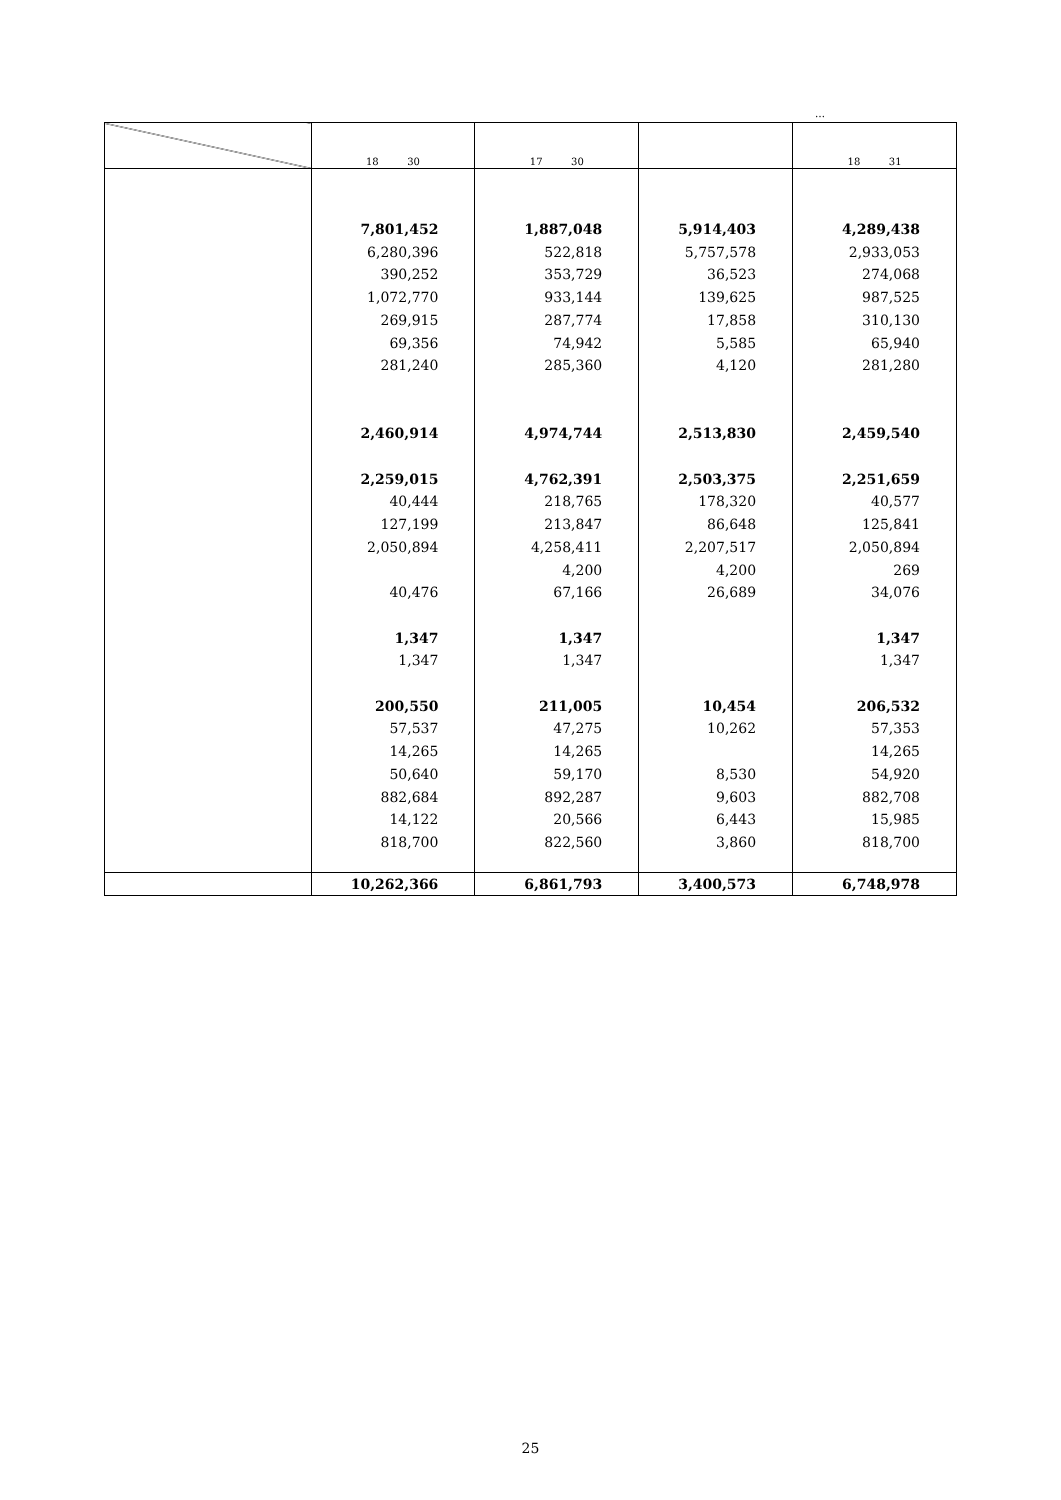…
| | 18 30 | 17 30 | | 18 31 |
| --- | --- | --- | --- | --- |
| | 7,801,452 | 1,887,048 | 5,914,403 | 4,289,438 |
| | 6,280,396 | 522,818 | 5,757,578 | 2,933,053 |
| | 390,252 | 353,729 | 36,523 | 274,068 |
| | 1,072,770 | 933,144 | 139,625 | 987,525 |
| | 269,915 | 287,774 | 17,858 | 310,130 |
| | 69,356 | 74,942 | 5,585 | 65,940 |
| | 281,240 | 285,360 | 4,120 | 281,280 |
| | 2,460,914 | 4,974,744 | 2,513,830 | 2,459,540 |
| | 2,259,015 | 4,762,391 | 2,503,375 | 2,251,659 |
| | 40,444 | 218,765 | 178,320 | 40,577 |
| | 127,199 | 213,847 | 86,648 | 125,841 |
| | 2,050,894 | 4,258,411 | 2,207,517 | 2,050,894 |
| | | 4,200 | 4,200 | 269 |
| | 40,476 | 67,166 | 26,689 | 34,076 |
| | 1,347 | 1,347 | | 1,347 |
| | 1,347 | 1,347 | | 1,347 |
| | 200,550 | 211,005 | 10,454 | 206,532 |
| | 57,537 | 47,275 | 10,262 | 57,353 |
| | 14,265 | 14,265 | | 14,265 |
| | 50,640 | 59,170 | 8,530 | 54,920 |
| | 882,684 | 892,287 | 9,603 | 882,708 |
| | 14,122 | 20,566 | 6,443 | 15,985 |
| | 818,700 | 822,560 | 3,860 | 818,700 |
| | 10,262,366 | 6,861,793 | 3,400,573 | 6,748,978 |
25